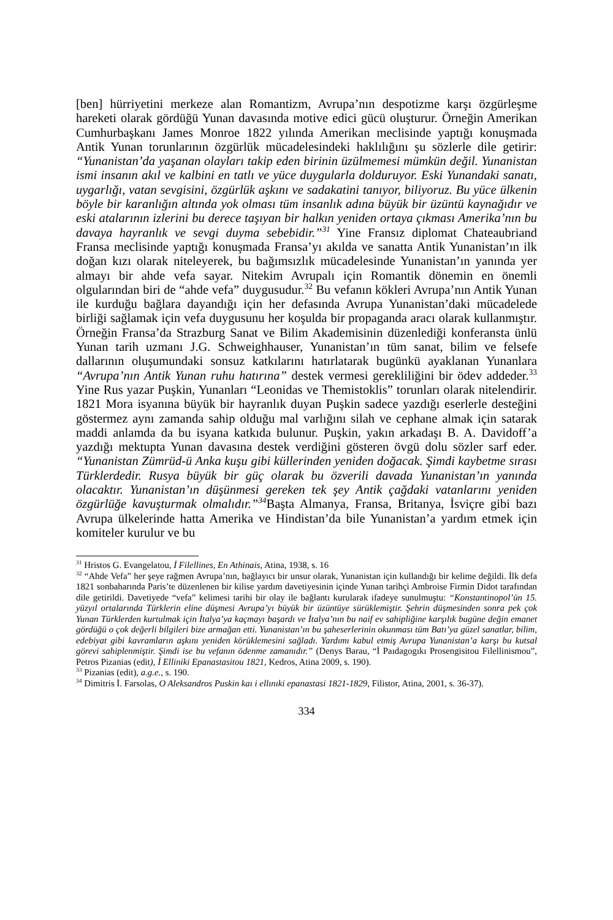[ben] hürriyetini merkeze alan Romantizm, Avrupa’nın despotizme karşı özgürleşme hareketi olarak gördüğü Yunan davasında motive edici gücü oluşturur. Örneğin Amerikan Cumhurbaşkanı James Monroe 1822 yılında Amerikan meclisinde yaptığı konuşmada Antik Yunan torunlarının özgürlük mücadelesindeki haklılığını şu sözlerle dile getirir: “Yunanistan’da yaşanan olayları takip eden birinin üzülmemesi mümkün değil. Yunanistan ismi insanın akıl ve kalbini en tatlı ve yüce duygularla dolduruyor. Eski Yunandaki sanatı, uygarlığı, vatan sevgisini, özgürlük aşkını ve sadakatini tanıyor, biliyoruz. Bu yüce ülkenin böyle bir karanlığın altında yok olması tüm insanlık adına büyük bir üzüntü kaynağıdır ve eski atalarının izlerini bu derece taşıyan bir halkın yeniden ortaya çıkması Amerika’nın bu davaya hayranlık ve sevgi duyma sebebidir.”<sup>31</sup> Yine Fransız diplomat Chateaubriand Fransa meclisinde yaptığı konuşmada Fransa’yı akılda ve sanatta Antik Yunanistan’ın ilk doğan kızı olarak niteleyerek, bu bağımsızlık mücadelesinde Yunanistan’ın yanında yer almayı bir ahde vefa sayar. Nitekim Avrupalı için Romantik dönemin en önemli olgularından biri de “ahde vefa” duygusudur.<sup>32</sup> Bu vefanın kökleri Avrupa’nın Antik Yunan ile kurduğu bağlara dayandığı için her defasında Avrupa Yunanistan’daki mücadelede birliği sağlamak için vefa duygusunu her koşulda bir propaganda aracı olarak kullanmıştır. Örneğin Fransa’da Strazburg Sanat ve Bilim Akademisinin düzenlediği konferansta ünlü Yunan tarih uzmanı J.G. Schweighhauser, Yunanistan’ın tüm sanat, bilim ve felsefe dallarının oluşumundaki sonsuz katkılarını hatırlatarak bugünkü ayaklanan Yunanlara “Avrupa’nın Antik Yunan ruhu hatırına” destek vermesi gerekliliğini bir ödev addeder.<sup>33</sup> Yine Rus yazar Puşkin, Yunanları “Leonidas ve Themistoklis” torunları olarak nitelendirir. 1821 Mora isyanına büyük bir hayranlık duyan Puşkin sadece yazdığı eserlerle desteğini göstermez aynı zamanda sahip olduğu mal varlığını silah ve cephane almak için satarak maddi anlamda da bu isyana katkıda bulunur. Puşkin, yakın arkadaşı B. A. Davidoff’a yazdığı mektupta Yunan davasına destek verdiğini gösteren övgü dolu sözler sarf eder. “Yunanistan Zümrüd-ü Anka kuşu gibi küllerinden yeniden doğacak. Şimdi kaybetme sırası Türklerdedir. Rusya büyük bir güç olarak bu özverili davada Yunanistan’ın yanında olacaktır. Yunanistan’ın düşünmesi gereken tek şey Antik çağdaki vatanlarını yeniden özgürlüğe kavuşturmak olmalıdır.”<sup>34</sup> Başta Almanya, Fransa, Britanya, İsviçre gibi bazı Avrupa ülkelerinde hatta Amerika ve Hindistan’da bile Yunanistan’a yardım etmek için komiteler kurulur ve bu
<sup>31</sup> Hristos G. Evangelatou, İ Filellines, En Athinais, Atina, 1938, s. 16
<sup>32</sup> “Ahde Vefa” her şeye rağmen Avrupa’nın, bağlayıcı bir unsur olarak, Yunanistan için kullandığı bir kelime değildi. İlk defa 1821 sonbaharında Paris’te düzenlenen bir kilise yardım davetiyesinin içinde Yunan tarihçi Ambroise Firmin Didot tarafından dile getirildi. Davetiyede “vefa” kelimesi tarihi bir olay ile bağlantı kurularak ifadeye sunulmuştu: “Konstantinopol’ün 15. yüzyıl ortalarında Türklerin eline düşmesi Avrupa’yı büyük bir üzüntüye sürüklemiştir. Şehrin düşmesinden sonra pek çok Yunan Türklerden kurtulmak için İtalya’ya kaçmayı başardı ve İtalya’nın bu naif ev sahipliğine karşılık bugüne değin emanet gördüğü o çok değerli bilgileri bize armağan etti. Yunanistan’ın bu şaheserlerinin okunması tüm Batı’ya güzel sanatlar, bilim, edebiyat gibi kavramların aşkını yeniden körüklemesini sağladı. Yardımı kabul etmiş Avrupa Yunanistan’a karşı bu kutsal görevi sahiplenmiştir. Şimdi ise bu vefanın ödenme zamanıdır.” (Denys Barau, “İ Paıdagogıkı Prosengisitou Filellinismou”, Petros Pizanias (edit), İ Elliniki Epanastasitou 1821, Kedros, Atina 2009, s. 190).
<sup>33</sup> Pizanias (edit), a.g.e., s. 190.
<sup>34</sup> Dimitris İ. Farsolas, O Aleksandros Puskin kaı i ellınıki epanastasi 1821-1829, Filistor, Atina, 2001, s. 36-37).
334